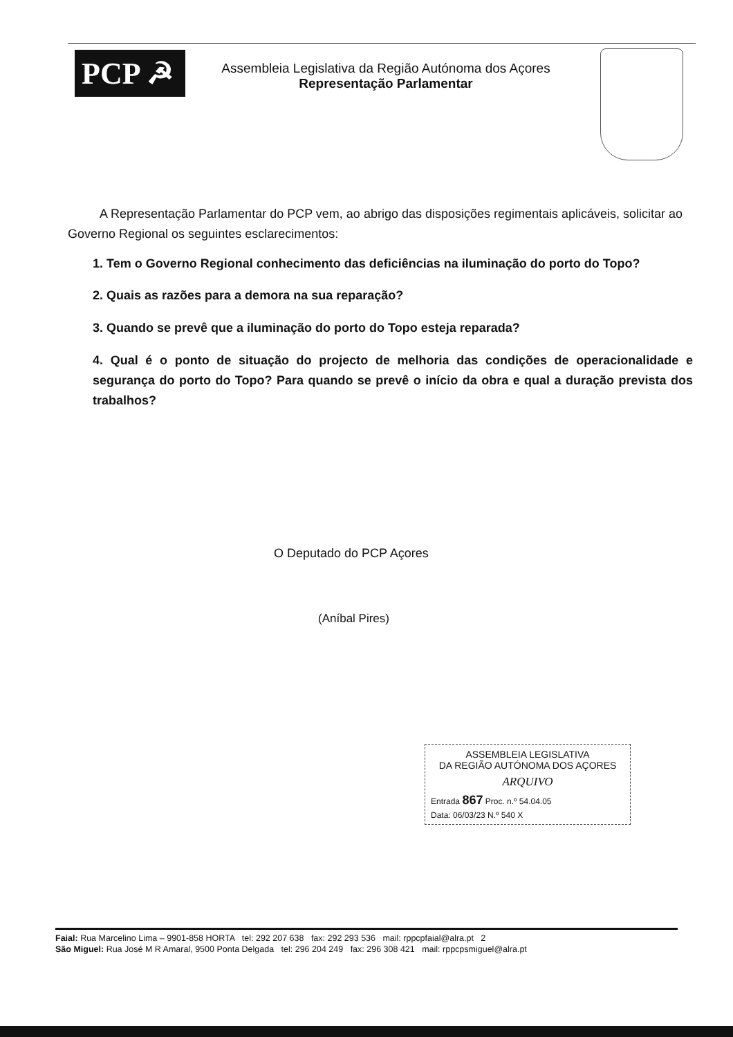PCP ☭
Assembleia Legislativa da Região Autónoma dos Açores
Representação Parlamentar
A Representação Parlamentar do PCP vem, ao abrigo das disposições regimentais aplicáveis, solicitar ao Governo Regional os seguintes esclarecimentos:
1. Tem o Governo Regional conhecimento das deficiências na iluminação do porto do Topo?
2. Quais as razões para a demora na sua reparação?
3. Quando se prevê que a iluminação do porto do Topo esteja reparada?
4. Qual é o ponto de situação do projecto de melhoria das condições de operacionalidade e segurança do porto do Topo? Para quando se prevê o início da obra e qual a duração prevista dos trabalhos?
O Deputado do PCP Açores
(Aníbal Pires)
ASSEMBLEIA LEGISLATIVA
DA REGIÃO AUTÓNOMA DOS AÇORES
ARQUIVO
Entrada 867 Proc. n.º 54.04.05
Data: 06/03/23 N.º 540 X
Faial: Rua Marcelino Lima – 9901-858 HORTA tel: 292 207 638 fax: 292 293 536 mail: rppcpfaial@alra.pt 2
São Miguel: Rua José M R Amaral, 9500 Ponta Delgada tel: 296 204 249 fax: 296 308 421 mail: rppcpsmiguel@alra.pt